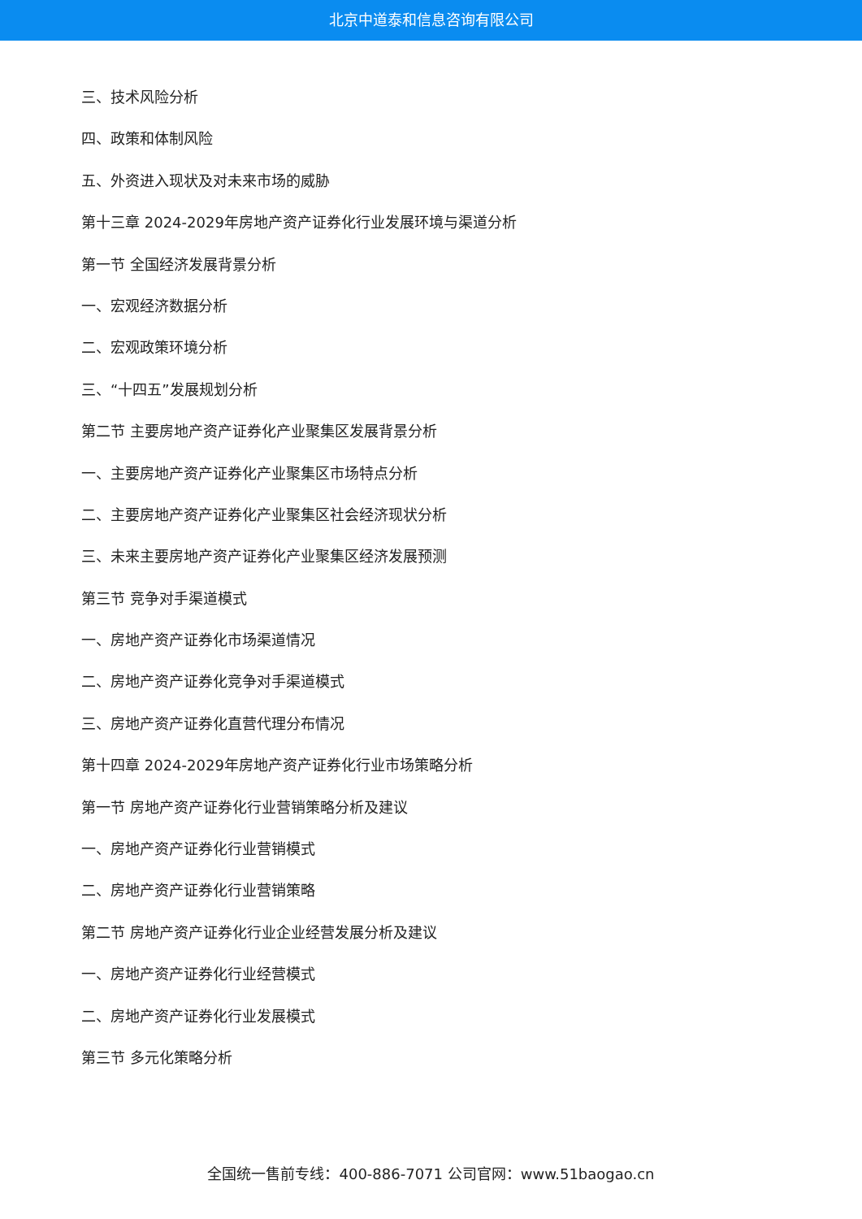北京中道泰和信息咨询有限公司
三、技术风险分析
四、政策和体制风险
五、外资进入现状及对未来市场的威胁
第十三章 2024-2029年房地产资产证券化行业发展环境与渠道分析
第一节 全国经济发展背景分析
一、宏观经济数据分析
二、宏观政策环境分析
三、“十四五”发展规划分析
第二节 主要房地产资产证券化产业聚集区发展背景分析
一、主要房地产资产证券化产业聚集区市场特点分析
二、主要房地产资产证券化产业聚集区社会经济现状分析
三、未来主要房地产资产证券化产业聚集区经济发展预测
第三节 竞争对手渠道模式
一、房地产资产证券化市场渠道情况
二、房地产资产证券化竞争对手渠道模式
三、房地产资产证券化直营代理分布情况
第十四章 2024-2029年房地产资产证券化行业市场策略分析
第一节 房地产资产证券化行业营销策略分析及建议
一、房地产资产证券化行业营销模式
二、房地产资产证券化行业营销策略
第二节 房地产资产证券化行业企业经营发展分析及建议
一、房地产资产证券化行业经营模式
二、房地产资产证券化行业发展模式
第三节 多元化策略分析
全国统一售前专线：400-886-7071 公司官网：www.51baogao.cn